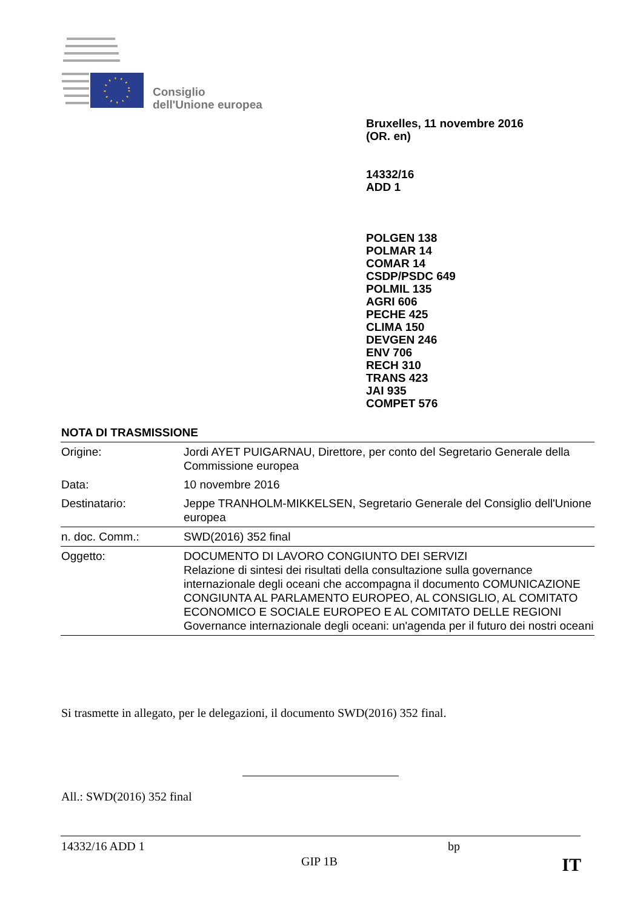Consiglio
dell'Unione europea
Bruxelles, 11 novembre 2016
(OR. en)
14332/16
ADD 1
POLGEN 138
POLMAR 14
COMAR 14
CSDP/PSDC 649
POLMIL 135
AGRI 606
PECHE 425
CLIMA 150
DEVGEN 246
ENV 706
RECH 310
TRANS 423
JAI 935
COMPET 576
NOTA DI TRASMISSIONE
| Origine: | Jordi AYET PUIGARNAU, Direttore, per conto del Segretario Generale della Commissione europea |
| Data: | 10 novembre 2016 |
| Destinatario: | Jeppe TRANHOLM-MIKKELSEN, Segretario Generale del Consiglio dell'Unione europea |
| n. doc. Comm.: | SWD(2016) 352 final |
| Oggetto: | DOCUMENTO DI LAVORO CONGIUNTO DEI SERVIZI Relazione di sintesi dei risultati della consultazione sulla governance internazionale degli oceani che accompagna il documento COMUNICAZIONE CONGIUNTA AL PARLAMENTO EUROPEO, AL CONSIGLIO, AL COMITATO ECONOMICO E SOCIALE EUROPEO E AL COMITATO DELLE REGIONI Governance internazionale degli oceani: un'agenda per il futuro dei nostri oceani |
Si trasmette in allegato, per le delegazioni, il documento SWD(2016) 352 final.
All.: SWD(2016) 352 final
14332/16 ADD 1 bp
GIP 1B IT